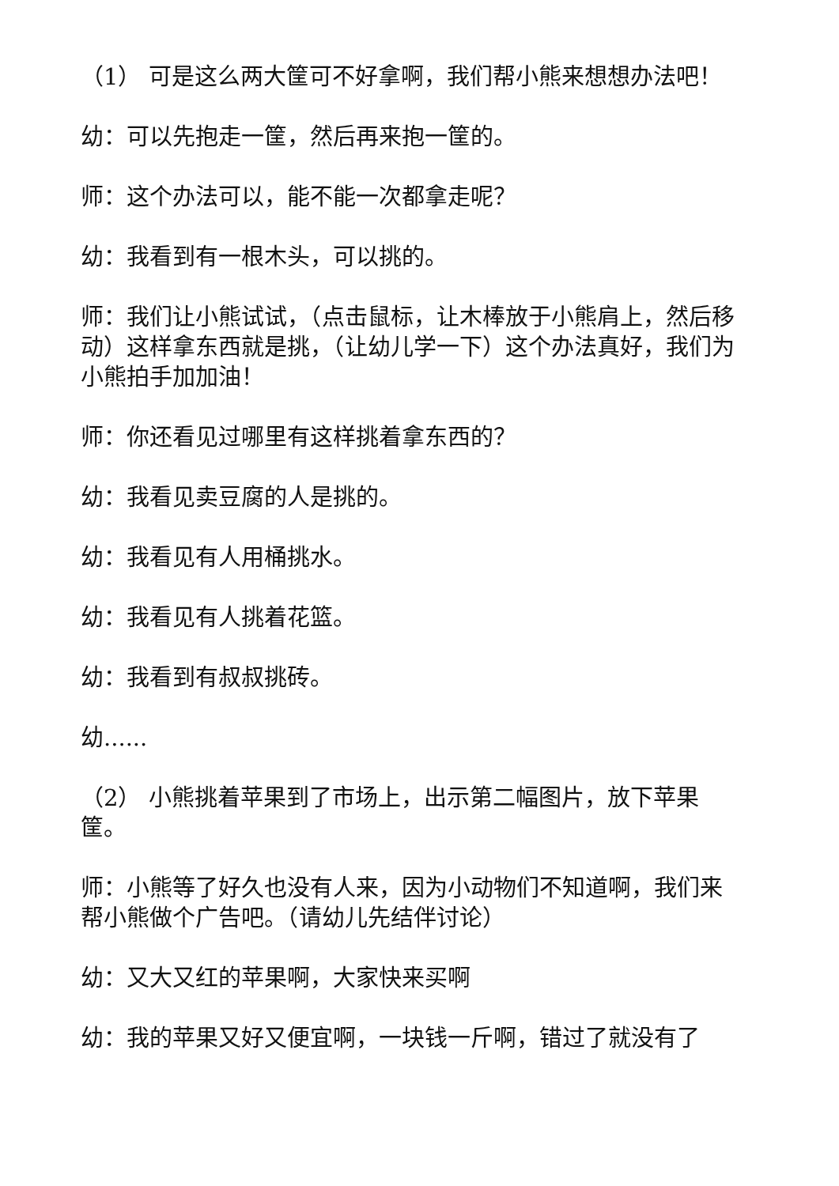（1） 可是这么两大筐可不好拿啊，我们帮小熊来想想办法吧！
幼：可以先抱走一筐，然后再来抱一筐的。
师：这个办法可以，能不能一次都拿走呢？
幼：我看到有一根木头，可以挑的。
师：我们让小熊试试，（点击鼠标，让木棒放于小熊肩上，然后移动）这样拿东西就是挑，（让幼儿学一下）这个办法真好，我们为小熊拍手加加油！
师：你还看见过哪里有这样挑着拿东西的？
幼：我看见卖豆腐的人是挑的。
幼：我看见有人用桶挑水。
幼：我看见有人挑着花篮。
幼：我看到有叔叔挑砖。
幼......
（2） 小熊挑着苹果到了市场上，出示第二幅图片，放下苹果筐。
师：小熊等了好久也没有人来，因为小动物们不知道啊，我们来帮小熊做个广告吧。（请幼儿先结伴讨论）
幼：又大又红的苹果啊，大家快来买啊
幼：我的苹果又好又便宜啊，一块钱一斤啊，错过了就没有了